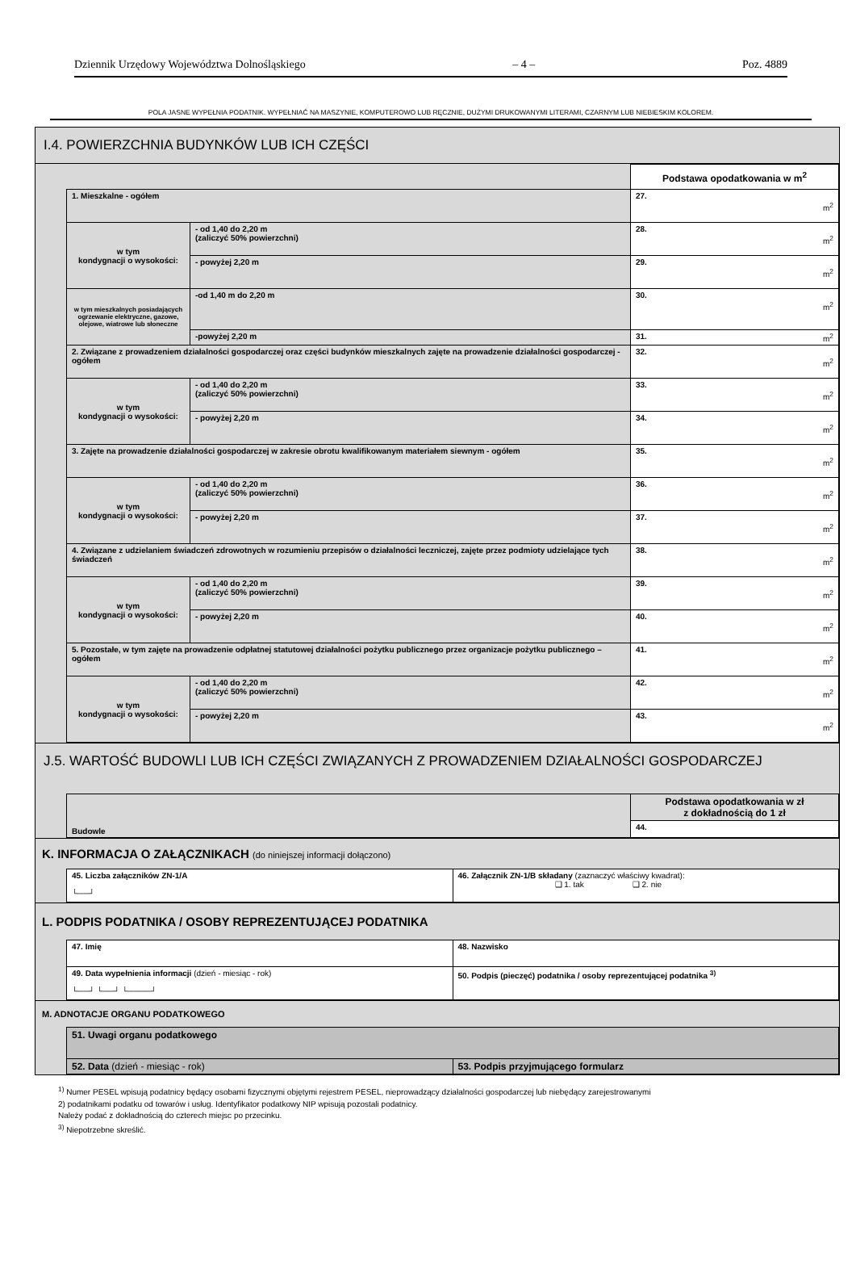Dziennik Urzędowy Województwa Dolnośląskiego – 4 – Poz. 4889
POLA JASNE WYPEŁNIA PODATNIK. WYPEŁNIAĆ NA MASZYNIE, KOMPUTEROWO LUB RĘCZNIE, DUŻYMI DRUKOWANYMI LITERAMI, CZARNYM LUB NIEBIESKIM KOLOREM.
I.4. POWIERZCHNIA BUDYNKÓW LUB ICH CZĘŚCI
| | | Podstawa opodatkowania w m<sup>2</sup> |
| 1. Mieszkalne - ogółem | | 27. m<sup>2</sup> |
| w tym kondygnacji o wysokości: | - od 1,40 do 2,20 m (zaliczyć 50% powierzchni) | 28. m<sup>2</sup> |
| | - powyżej 2,20 m | 29. m<sup>2</sup> |
| w tym mieszkalnych posiadających ogrzewanie elektryczne, gazowe, olejowe, wiatrowe lub słoneczne | -od 1,40 m do 2,20 m | 30. m<sup>2</sup> |
| | -powyżej 2,20 m | 31. m<sup>2</sup> |
| 2. Związane z prowadzeniem działalności gospodarczej oraz części budynków mieszkalnych zajęte na prowadzenie działalności gospodarczej - ogółem | | 32. m<sup>2</sup> |
| w tym kondygnacji o wysokości: | - od 1,40 do 2,20 m (zaliczyć 50% powierzchni) | 33. m<sup>2</sup> |
| | - powyżej 2,20 m | 34. m<sup>2</sup> |
| 3. Zajęte na prowadzenie działalności gospodarczej w zakresie obrotu kwalifikowanym materiałem siewnym - ogółem | | 35. m<sup>2</sup> |
| w tym kondygnacji o wysokości: | - od 1,40 do 2,20 m (zaliczyć 50% powierzchni) | 36. m<sup>2</sup> |
| | - powyżej 2,20 m | 37. m<sup>2</sup> |
| 4. Związane z udzielaniem świadczeń zdrowotnych w rozumieniu przepisów o działalności leczniczej, zajęte przez podmioty udzielające tych świadczeń | | 38. m<sup>2</sup> |
| w tym kondygnacji o wysokości: | - od 1,40 do 2,20 m (zaliczyć 50% powierzchni) | 39. m<sup>2</sup> |
| | - powyżej 2,20 m | 40. m<sup>2</sup> |
| 5. Pozostałe, w tym zajęte na prowadzenie odpłatnej statutowej działalności pożytku publicznego przez organizacje pożytku publicznego – ogółem | | 41. m<sup>2</sup> |
| w tym kondygnacji o wysokości: | - od 1,40 do 2,20 m (zaliczyć 50% powierzchni) | 42. m<sup>2</sup> |
| | - powyżej 2,20 m | 43. m<sup>2</sup> |
J.5. WARTOŚĆ BUDOWLI LUB ICH CZĘŚCI ZWIĄZANYCH Z PROWADZENIEM DZIAŁALNOŚCI GOSPODARCZEJ
| Budowle | Podstawa opodatkowania w zł z dokładnością do 1 zł |
| | 44. |
K. INFORMACJA O ZAŁĄCZNIKACH (do niniejszej informacji dołączono)
| 45. Liczba załączników ZN-1/A └──┘ | 46. Załącznik ZN-1/B składany (zaznaczyć właściwy kwadrat): ❑ 1. tak ❑ 2. nie |
L. PODPIS PODATNIKA / OSOBY REPREZENTUJĄCEJ PODATNIKA
| 47. Imię | 48. Nazwisko |
| 49. Data wypełnienia informacji (dzień - miesiąc - rok) └──┘ └──┘ └────┘ | 50. Podpis (pieczęć) podatnika / osoby reprezentującej podatnika <sup>3)</sup> |
M. ADNOTACJE ORGANU PODATKOWEGO
| 51. Uwagi organu podatkowego | |
| 52. Data (dzień - miesiąc - rok) | 53. Podpis przyjmującego formularz |
<sup>1)</sup> Numer PESEL wpisują podatnicy będący osobami fizycznymi objętymi rejestrem PESEL, nieprowadzący działalności gospodarczej lub niebędący zarejestrowanymi
2) podatnikami podatku od towarów i usług. Identyfikator podatkowy NIP wpisują pozostali podatnicy.
Należy podać z dokładnością do czterech miejsc po przecinku.
<sup>3)</sup> Niepotrzebne skreślić.